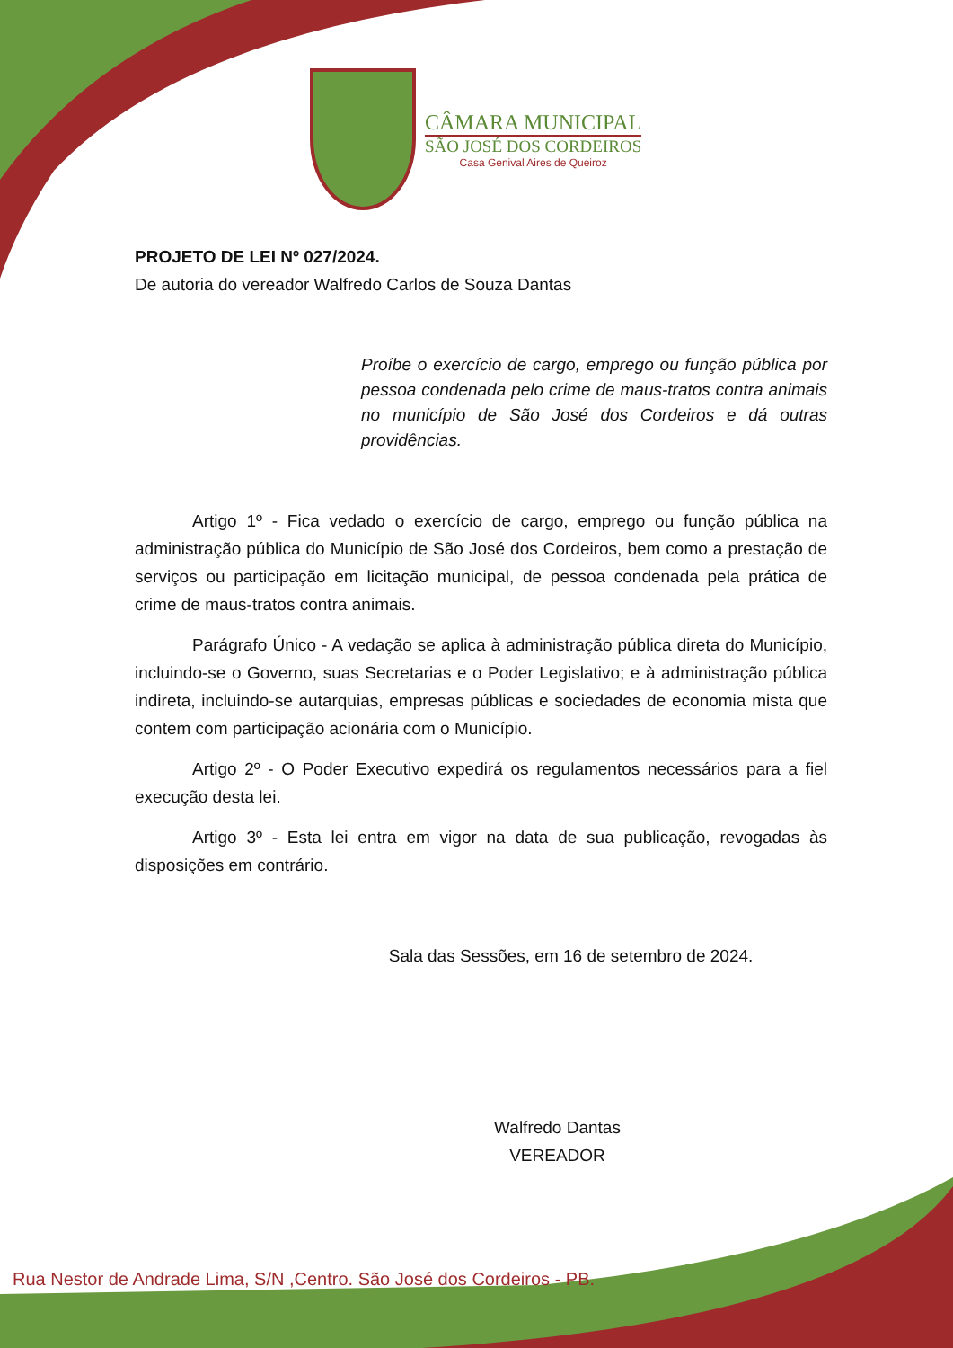CÂMARA MUNICIPAL
SÃO JOSÉ DOS CORDEIROS
Casa Genival Aires de Queiroz
PROJETO DE LEI Nº 027/2024.
De autoria do vereador Walfredo Carlos de Souza Dantas
Proíbe o exercício de cargo, emprego ou função pública por pessoa condenada pelo crime de maus-tratos contra animais no município de São José dos Cordeiros e dá outras providências.
Artigo 1º - Fica vedado o exercício de cargo, emprego ou função pública na administração pública do Município de São José dos Cordeiros, bem como a prestação de serviços ou participação em licitação municipal, de pessoa condenada pela prática de crime de maus-tratos contra animais.
Parágrafo Único - A vedação se aplica à administração pública direta do Município, incluindo-se o Governo, suas Secretarias e o Poder Legislativo; e à administração pública indireta, incluindo-se autarquias, empresas públicas e sociedades de economia mista que contem com participação acionária com o Município.
Artigo 2º - O Poder Executivo expedirá os regulamentos necessários para a fiel execução desta lei.
Artigo 3º - Esta lei entra em vigor na data de sua publicação, revogadas às disposições em contrário.
Sala das Sessões, em 16 de setembro de 2024.
Walfredo Dantas
VEREADOR
Rua Nestor de Andrade Lima, S/N ,Centro. São José dos Cordeiros - PB.